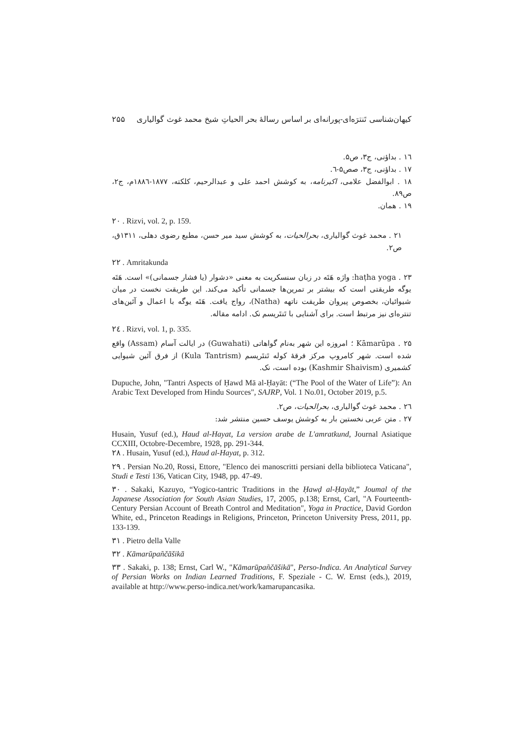کیهان‌شناسی تَنترَه‌ای-پورانه‌ای بر اساس رسالهٔ بحر الحیاتِ شیخ محمد غوث گوالیاری ۲۵۵
۱٦ . بداؤنی، ج۳، ص۵.
۱۷ . بداؤنی، ج۳، صص۵-٦.
۱۸ . ابوالفضل علامی، اکبرنامه، به کوشش احمد علی و عبدالرحیم، کلکته، ۱۸۷۷-۱۸۸٦م، ج۲، ص۸۹.
۱۹ . همان.
۲۰ . Rizvi, vol. 2, p. 159.
۲۱ . محمد غوث گوالیاری، بحرالحیات، به کوشش سید میر حسن، مطبع رضوی دهلی، ۱۳۱۱ق، ص۲.
۲۲ . Amritakunda
۲۳ . haṭha yoga: واژه هَتَه در زبان سنسکریت به معنی «دشوار (یا فشار جسمانی)» است. هَتَه یوگه طریقتی است که بیشتر بر تمرین‌ها جسمانی تأکید می‌کند. این طریقت نخست در میان شیوائیان، بخصوص پیروان طریقت ناتهه (Natha)، رواج یافت. هَتَه یوگه با اعمال و آئین‌های تنتره‌ای نیز مرتبط است. برای آشنایی با تَنتَریسم نک. ادامه مقاله.
۲٤ . Rizvi, vol. 1, p. 335.
۲۵ . Kāmarūpa ؛ امروزه این شهر به‌نام گواهاتی (Guwahati) در ایالت آسام (Assam) واقع شده است. شهر کامروپ مرکز فرقهٔ کوله تَنتَریسم (Kula Tantrism) از فرق آئین شیوایی کشمیری (Kashmir Shaivism) بوده است، نک.
Dupuche, John, "Tantri Aspects of Ḥawd Mā al-Ḥayāt: (“The Pool of the Water of Life”): An Arabic Text Developed from Hindu Sources", SAJRP, Vol. 1 No.01, October 2019, p.5.
۲٦ . محمد غوث گوالیاری، بحرالحیات، ص۲.
۲۷ . متن عربی نخستین بار به کوشش یوسف حسین منتشر شد:
Husain, Yusuf (ed.), Haud al-Hayat, La version arabe de L'amratkund, Journal Asiatique CCXIII, Octobre-Decembre, 1928, pp. 291-344.
۲۸ . Husain, Yusuf (ed.), Haud al-Hayat, p. 312.
۲۹ . Persian No.20, Rossi, Ettore, "Elenco dei manoscritti persiani della biblioteca Vaticana", Studi e Testi 136, Vatican City, 1948, pp. 47-49.
۳۰ . Sakaki, Kazuyo, “Yogico-tantric Traditions in the Ḥawḍ al-Ḥayāt,” Joumal of the Japanese Association for South Asian Studies, 17, 2005, p.138; Ernst, Carl, "A Fourteenth-Century Persian Account of Breath Control and Meditation", Yoga in Practice, David Gordon White, ed., Princeton Readings in Religions, Princeton, Princeton University Press, 2011, pp. 133-139.
۳۱ . Pietro della Valle
۳۲ . Kāmarūpañčāšikā
۳۳ . Sakaki, p. 138; Ernst, Carl W., "Kāmarūpañčāšikā", Perso-Indica. An Analytical Survey of Persian Works on Indian Learned Traditions, F. Speziale - C. W. Ernst (eds.), 2019, available at http://www.perso-indica.net/work/kamarupancasika.